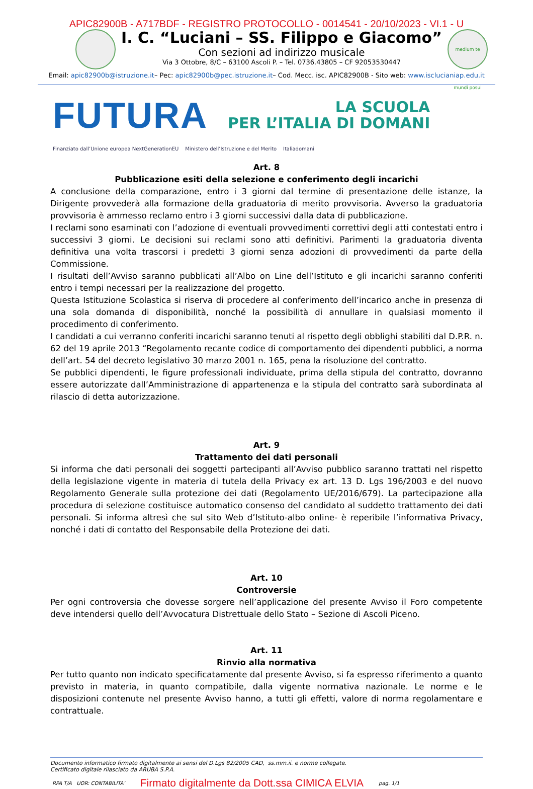APIC82900B - A717BDF - REGISTRO PROTOCOLLO - 0014541 - 20/10/2023 - VI.1 - U
I. C. “Luciani – SS. Filippo e Giacomo”
Con sezioni ad indirizzo musicale
Via 3 Ottobre, 8/C – 63100 Ascoli P. – Tel. 0736.43805 – CF 92053530447
medium te mundi posui
Email: apic82900b@istruzione.it– Pec: apic82900b@pec.istruzione.it– Cod. Mecc. isc. APIC82900B - Sito web: www.isclucianiap.edu.it
FUTURA
LA SCUOLA
PER L’ITALIA DI DOMANI
Finanziato dall’Unione europea NextGenerationEU Ministero dell’Istruzione e del Merito Italiadomani
Art. 8
Pubblicazione esiti della selezione e conferimento degli incarichi
A conclusione della comparazione, entro i 3 giorni dal termine di presentazione delle istanze, la Dirigente provvederà alla formazione della graduatoria di merito provvisoria. Avverso la graduatoria provvisoria è ammesso reclamo entro i 3 giorni successivi dalla data di pubblicazione.
I reclami sono esaminati con l’adozione di eventuali provvedimenti correttivi degli atti contestati entro i successivi 3 giorni. Le decisioni sui reclami sono atti definitivi. Parimenti la graduatoria diventa definitiva una volta trascorsi i predetti 3 giorni senza adozioni di provvedimenti da parte della Commissione.
I risultati dell’Avviso saranno pubblicati all’Albo on Line dell’Istituto e gli incarichi saranno conferiti entro i tempi necessari per la realizzazione del progetto.
Questa Istituzione Scolastica si riserva di procedere al conferimento dell’incarico anche in presenza di una sola domanda di disponibilità, nonché la possibilità di annullare in qualsiasi momento il procedimento di conferimento.
I candidati a cui verranno conferiti incarichi saranno tenuti al rispetto degli obblighi stabiliti dal D.P.R. n. 62 del 19 aprile 2013 “Regolamento recante codice di comportamento dei dipendenti pubblici, a norma dell’art. 54 del decreto legislativo 30 marzo 2001 n. 165, pena la risoluzione del contratto.
Se pubblici dipendenti, le figure professionali individuate, prima della stipula del contratto, dovranno essere autorizzate dall’Amministrazione di appartenenza e la stipula del contratto sarà subordinata al rilascio di detta autorizzazione.
Art. 9
Trattamento dei dati personali
Si informa che dati personali dei soggetti partecipanti all’Avviso pubblico saranno trattati nel rispetto della legislazione vigente in materia di tutela della Privacy ex art. 13 D. Lgs 196/2003 e del nuovo Regolamento Generale sulla protezione dei dati (Regolamento UE/2016/679). La partecipazione alla procedura di selezione costituisce automatico consenso del candidato al suddetto trattamento dei dati personali. Si informa altresì che sul sito Web d’Istituto-albo online- è reperibile l’informativa Privacy, nonché i dati di contatto del Responsabile della Protezione dei dati.
Art. 10
Controversie
Per ogni controversia che dovesse sorgere nell’applicazione del presente Avviso il Foro competente deve intendersi quello dell’Avvocatura Distrettuale dello Stato – Sezione di Ascoli Piceno.
Art. 11
Rinvio alla normativa
Per tutto quanto non indicato specificatamente dal presente Avviso, si fa espresso riferimento a quanto previsto in materia, in quanto compatibile, dalla vigente normativa nazionale. Le norme e le disposizioni contenute nel presente Avviso hanno, a tutti gli effetti, valore di norma regolamentare e contrattuale.
Documento informatico firmato digitalmente ai sensi del D.Lgs 82/2005 CAD, ss.mm.ii. e norme collegate.
Certificato digitale rilasciato da ARUBA S.P.A.
RPA T/A UOR: CONTABILITA’ Firmato digitalmente da Dott.ssa CIMICA ELVIA pag. 1/1